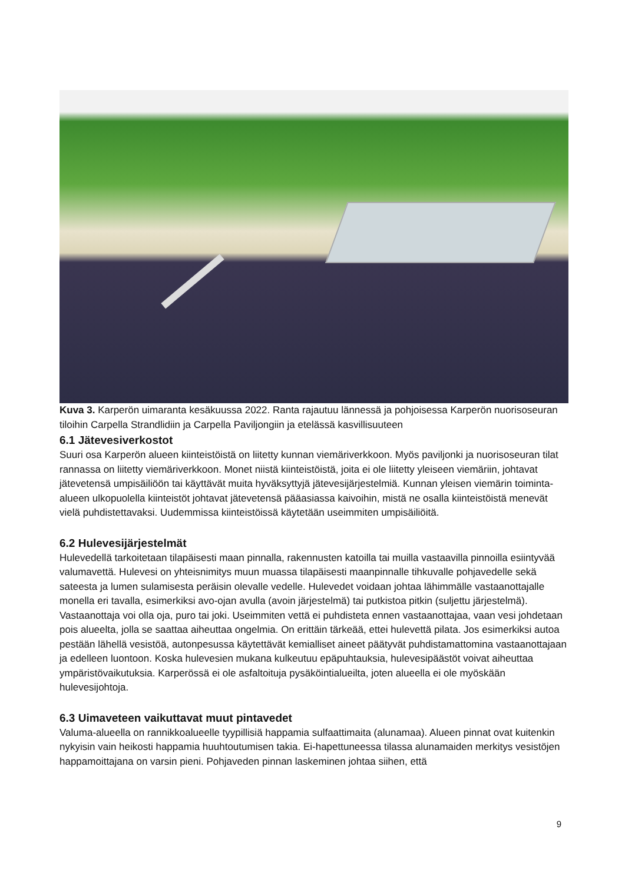Kuva 3. Karperön uimaranta kesäkuussa 2022. Ranta rajautuu lännessä ja pohjoisessa Karperön nuorisoseuran tiloihin Carpella Strandlidiin ja Carpella Paviljongiin ja etelässä kasvillisuuteen
6.1 Jätevesiverkostot
Suuri osa Karperön alueen kiinteistöistä on liitetty kunnan viemäriverkkoon. Myös paviljonki ja nuorisoseuran tilat rannassa on liitetty viemäriverkkoon. Monet niistä kiinteistöistä, joita ei ole liitetty yleiseen viemäriin, johtavat jätevetensä umpisäiliöön tai käyttävät muita hyväksyttyjä jätevesijärjestelmiä. Kunnan yleisen viemärin toiminta-alueen ulkopuolella kiinteistöt johtavat jätevetensä pääasiassa kaivoihin, mistä ne osalla kiinteistöistä menevät vielä puhdistettavaksi. Uudemmissa kiinteistöissä käytetään useimmiten umpisäiliöitä.
6.2 Hulevesijärjestelmät
Hulevedellä tarkoitetaan tilapäisesti maan pinnalla, rakennusten katoilla tai muilla vastaavilla pinnoilla esiintyvää valumavettä. Hulevesi on yhteisnimitys muun muassa tilapäisesti maanpinnalle tihkuvalle pohjavedelle sekä sateesta ja lumen sulamisesta peräisin olevalle vedelle. Hulevedet voidaan johtaa lähimmälle vastaanottajalle monella eri tavalla, esimerkiksi avo-ojan avulla (avoin järjestelmä) tai putkistoa pitkin (suljettu järjestelmä). Vastaanottaja voi olla oja, puro tai joki. Useimmiten vettä ei puhdisteta ennen vastaanottajaa, vaan vesi johdetaan pois alueelta, jolla se saattaa aiheuttaa ongelmia. On erittäin tärkeää, ettei hulevettä pilata. Jos esimerkiksi autoa pestään lähellä vesistöä, autonpesussa käytettävät kemialliset aineet päätyvät puhdistamattomina vastaanottajaan ja edelleen luontoon. Koska hulevesien mukana kulkeutuu epäpuhtauksia, hulevesipäästöt voivat aiheuttaa ympäristövaikutuksia. Karperössä ei ole asfaltoituja pysäköintialueilta, joten alueella ei ole myöskään hulevesijohtoja.
6.3 Uimaveteen vaikuttavat muut pintavedet
Valuma-alueella on rannikkoalueelle tyypillisiä happamia sulfaattimaita (alunamaa). Alueen pinnat ovat kuitenkin nykyisin vain heikosti happamia huuhtoutumisen takia. Ei-hapettuneessa tilassa alunamaiden merkitys vesistöjen happamoittajana on varsin pieni. Pohjaveden pinnan laskeminen johtaa siihen, että
9